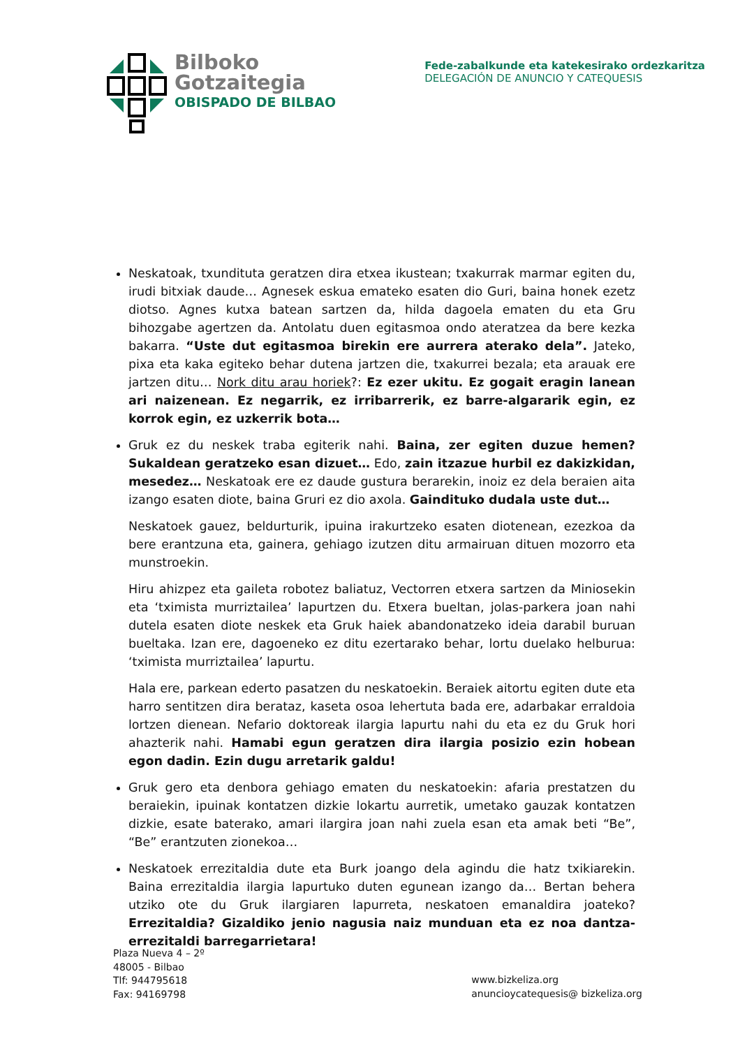Bilboko
Gotzaitegia
OBISPADO DE BILBAO
Fede-zabalkunde eta katekesirako ordezkaritza
DELEGACIÓN DE ANUNCIO Y CATEQUESIS
Neskatoak, txundituta geratzen dira etxea ikustean; txakurrak marmar egiten du, irudi bitxiak daude… Agnesek eskua emateko esaten dio Guri, baina honek ezetz diotso. Agnes kutxa batean sartzen da, hilda dagoela ematen du eta Gru bihozgabe agertzen da. Antolatu duen egitasmoa ondo ateratzea da bere kezka bakarra. “Uste dut egitasmoa birekin ere aurrera aterako dela”. Jateko, pixa eta kaka egiteko behar dutena jartzen die, txakurrei bezala; eta arauak ere jartzen ditu… Nork ditu arau horiek?: Ez ezer ukitu. Ez gogait eragin lanean ari naizenean. Ez negarrik, ez irribarrerik, ez barre-algararik egin, ez korrok egin, ez uzkerrik bota…
Gruk ez du neskek traba egiterik nahi. Baina, zer egiten duzue hemen? Sukaldean geratzeko esan dizuet… Edo, zain itzazue hurbil ez dakizkidan, mesedez… Neskatoak ere ez daude gustura berarekin, inoiz ez dela beraien aita izango esaten diote, baina Gruri ez dio axola. Gaindituko dudala uste dut…
Neskatoek gauez, beldurturik, ipuina irakurtzeko esaten diotenean, ezezkoa da bere erantzuna eta, gainera, gehiago izutzen ditu armairuan dituen mozorro eta munstroekin.
Hiru ahizpez eta gaileta robotez baliatuz, Vectorren etxera sartzen da Miniosekin eta ‘tximista murriztailea’ lapurtzen du. Etxera bueltan, jolas-parkera joan nahi dutela esaten diote neskek eta Gruk haiek abandonatzeko ideia darabil buruan bueltaka. Izan ere, dagoeneko ez ditu ezertarako behar, lortu duelako helburua: ‘tximista murriztailea’ lapurtu.
Hala ere, parkean ederto pasatzen du neskatoekin. Beraiek aitortu egiten dute eta harro sentitzen dira berataz, kaseta osoa lehertuta bada ere, adarbakar erraldoia lortzen dienean. Nefario doktoreak ilargia lapurtu nahi du eta ez du Gruk hori ahazterik nahi. Hamabi egun geratzen dira ilargia posizio ezin hobean egon dadin. Ezin dugu arretarik galdu!
Gruk gero eta denbora gehiago ematen du neskatoekin: afaria prestatzen du beraiekin, ipuinak kontatzen dizkie lokartu aurretik, umetako gauzak kontatzen dizkie, esate baterako, amari ilargira joan nahi zuela esan eta amak beti “Be”, “Be” erantzuten zionekoa…
Neskatoek errezitaldia dute eta Burk joango dela agindu die hatz txikiarekin. Baina errezitaldia ilargia lapurtuko duten egunean izango da… Bertan behera utziko ote du Gruk ilargiaren lapurreta, neskatoen emanaldira joateko? Errezitaldia? Gizaldiko jenio nagusia naiz munduan eta ez noa dantza-errezitaldi barregarrietara!
Plaza Nueva 4 – 2º
48005 - Bilbao
Tlf: 944795618
Fax: 94169798
www.bizkeliza.org
anuncioycatequesis@ bizkeliza.org